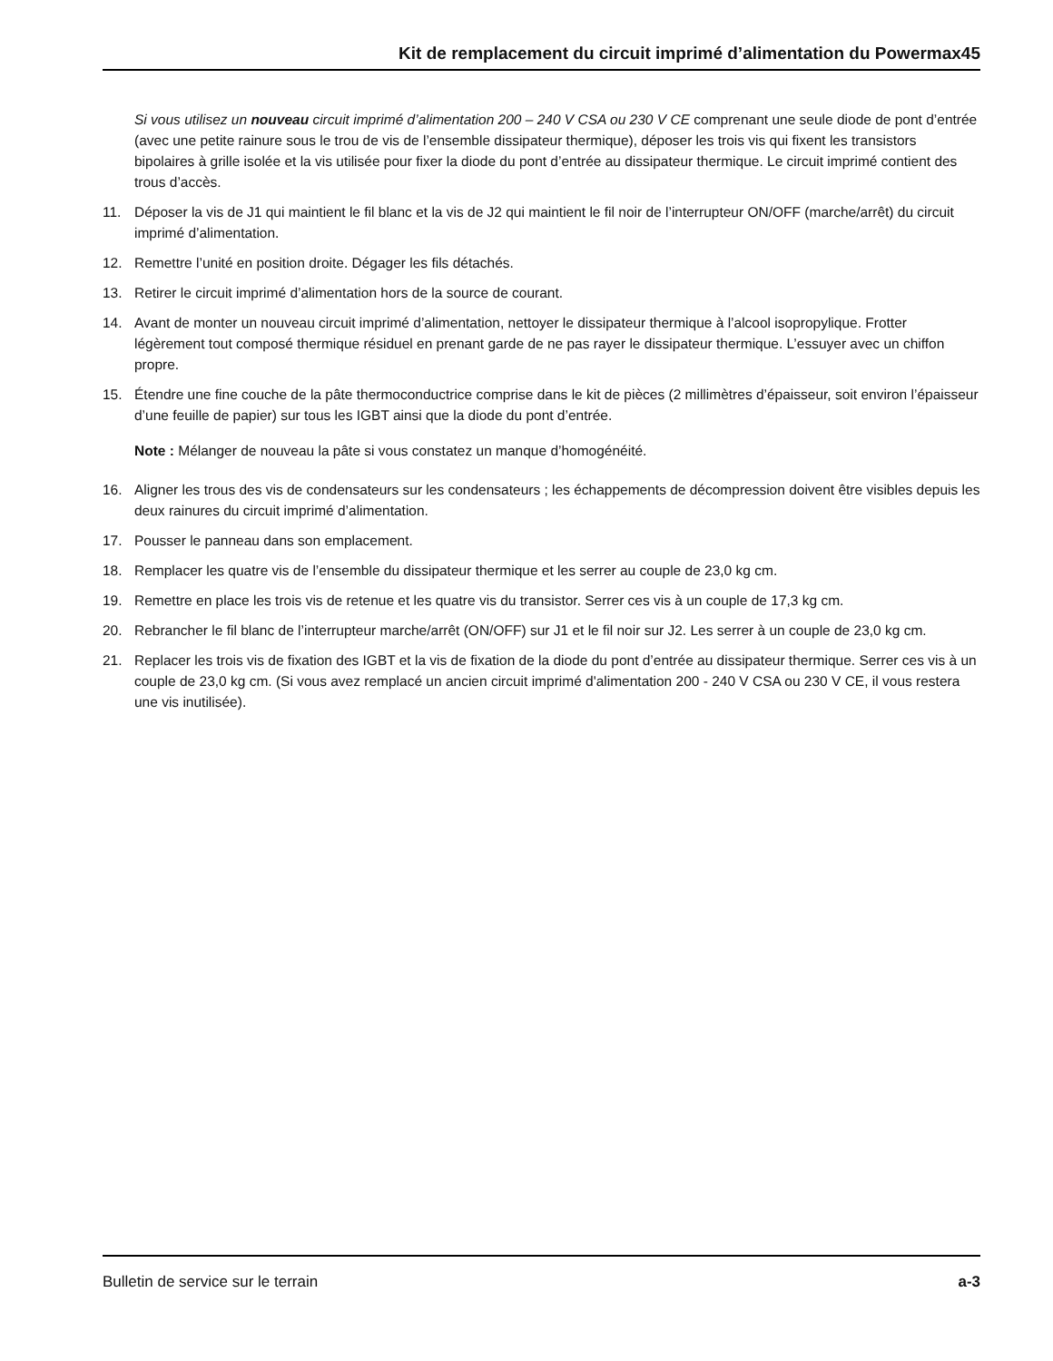Kit de remplacement du circuit imprimé d’alimentation du Powermax45
Si vous utilisez un nouveau circuit imprimé d’alimentation 200 – 240 V CSA ou 230 V CE comprenant une seule diode de pont d’entrée (avec une petite rainure sous le trou de vis de l’ensemble dissipateur thermique), déposer les trois vis qui fixent les transistors bipolaires à grille isolée et la vis utilisée pour fixer la diode du pont d’entrée au dissipateur thermique. Le circuit imprimé contient des trous d’accès.
11. Déposer la vis de J1 qui maintient le fil blanc et la vis de J2 qui maintient le fil noir de l’interrupteur ON/OFF (marche/arrêt) du circuit imprimé d’alimentation.
12. Remettre l’unité en position droite. Dégager les fils détachés.
13. Retirer le circuit imprimé d’alimentation hors de la source de courant.
14. Avant de monter un nouveau circuit imprimé d’alimentation, nettoyer le dissipateur thermique à l’alcool isopropylique. Frotter légèrement tout composé thermique résiduel en prenant garde de ne pas rayer le dissipateur thermique. L’essuyer avec un chiffon propre.
15. Étendre une fine couche de la pâte thermoconductrice comprise dans le kit de pièces (2 millimètres d’épaisseur, soit environ l’épaisseur d’une feuille de papier) sur tous les IGBT ainsi que la diode du pont d’entrée.
Note : Mélanger de nouveau la pâte si vous constatez un manque d’homogénéité.
16. Aligner les trous des vis de condensateurs sur les condensateurs ; les échappements de décompression doivent être visibles depuis les deux rainures du circuit imprimé d’alimentation.
17. Pousser le panneau dans son emplacement.
18. Remplacer les quatre vis de l’ensemble du dissipateur thermique et les serrer au couple de 23,0 kg cm.
19. Remettre en place les trois vis de retenue et les quatre vis du transistor. Serrer ces vis à un couple de 17,3 kg cm.
20. Rebrancher le fil blanc de l’interrupteur marche/arrêt (ON/OFF) sur J1 et le fil noir sur J2. Les serrer à un couple de 23,0 kg cm.
21. Replacer les trois vis de fixation des IGBT et la vis de fixation de la diode du pont d’entrée au dissipateur thermique. Serrer ces vis à un couple de 23,0 kg cm. (Si vous avez remplacé un ancien circuit imprimé d'alimentation 200 - 240 V CSA ou 230 V CE, il vous restera une vis inutilisée).
Bulletin de service sur le terrain a-3